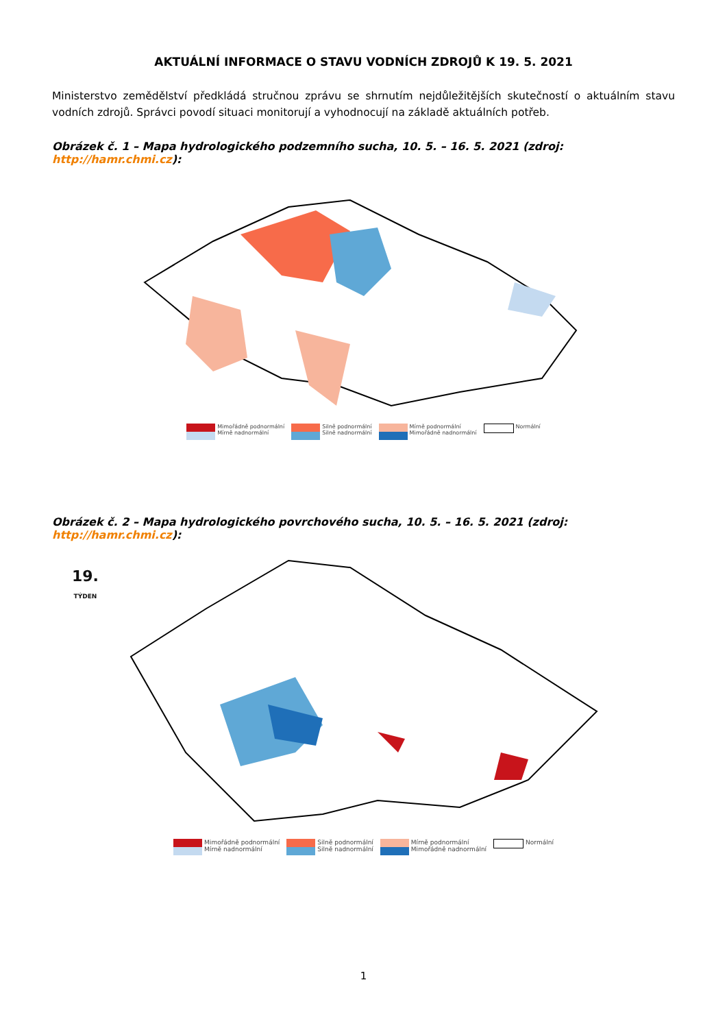AKTUÁLNÍ INFORMACE O STAVU VODNÍCH ZDROJŮ K 19. 5. 2021
Ministerstvo zemědělství předkládá stručnou zprávu se shrnutím nejdůležitějších skutečností o aktuálním stavu vodních zdrojů. Správci povodí situaci monitorují a vyhodnocují na základě aktuálních potřeb.
Obrázek č. 1 – Mapa hydrologického podzemního sucha, 10. 5. – 16. 5. 2021 (zdroj: http://hamr.chmi.cz):
Mimořádně podnormální
Mírně nadnormální
Silně podnormální
Silně nadnormální
Mírně podnormální
Mimořádně nadnormální
Normální
Obrázek č. 2 – Mapa hydrologického povrchového sucha, 10. 5. – 16. 5. 2021 (zdroj: http://hamr.chmi.cz):
19.
TÝDEN
Mimořádně podnormální
Mírně nadnormální
Silně podnormální
Silně nadnormální
Mírně podnormální
Mimořádně nadnormální
Normální
1